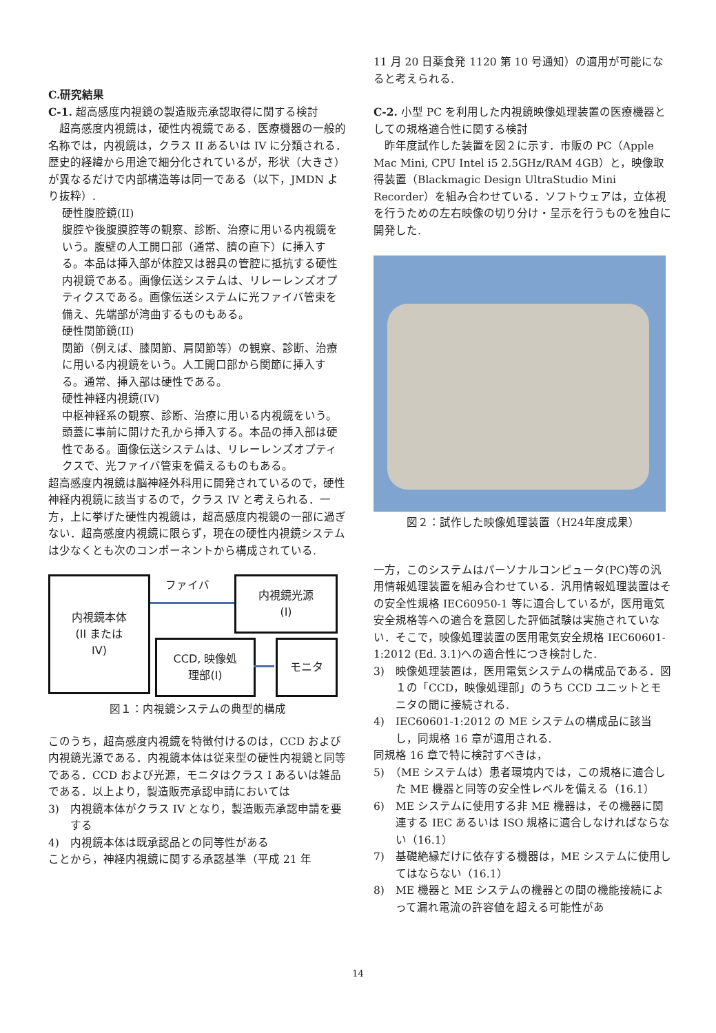C.研究結果
C-1. 超高感度内視鏡の製造販売承認取得に関する検討
超高感度内視鏡は，硬性内視鏡である．医療機器の一般的名称では，内視鏡は，クラス II あるいは IV に分類される．歴史的経緯から用途で細分化されているが，形状（大きさ）が異なるだけで内部構造等は同一である（以下，JMDN より抜粋）.
硬性腹腔鏡(II)
腹腔や後腹膜腔等の観察、診断、治療に用いる内視鏡をいう。腹壁の人工開口部（通常、臍の直下）に挿入する。本品は挿入部が体腔又は器具の管腔に抵抗する硬性内視鏡である。画像伝送システムは、リレーレンズオプティクスである。画像伝送システムに光ファイバ管束を備え、先端部が湾曲するものもある。
硬性関節鏡(II)
関節（例えば、膝関節、肩関節等）の観察、診断、治療に用いる内視鏡をいう。人工開口部から関節に挿入する。通常、挿入部は硬性である。
硬性神経内視鏡(IV)
中枢神経系の観察、診断、治療に用いる内視鏡をいう。頭蓋に事前に開けた孔から挿入する。本品の挿入部は硬性である。画像伝送システムは、リレーレンズオプティクスで、光ファイバ管束を備えるものもある。
超高感度内視鏡は脳神経外科用に開発されているので，硬性神経内視鏡に該当するので，クラス IV と考えられる．一方，上に挙げた硬性内視鏡は，超高感度内視鏡の一部に過ぎない．超高感度内視鏡に限らず，現在の硬性内視鏡システムは少なくとも次のコンポーネントから構成されている.
内視鏡本体
(II または
IV)
ファイバ
内視鏡光源
(I)
CCD, 映像処
理部(I)
モニタ
図１：内視鏡システムの典型的構成
このうち，超高感度内視鏡を特徴付けるのは，CCD および内視鏡光源である．内視鏡本体は従来型の硬性内視鏡と同等である．CCD および光源，モニタはクラス I あるいは雑品である．以上より，製造販売承認申請においては
3)　内視鏡本体がクラス IV となり，製造販売承認申請を要する
4)　内視鏡本体は既承認品との同等性がある
ことから，神経内視鏡に関する承認基準（平成 21 年
11 月 20 日薬食発 1120 第 10 号通知）の適用が可能になると考えられる.
C-2. 小型 PC を利用した内視鏡映像処理装置の医療機器としての規格適合性に関する検討
昨年度試作した装置を図２に示す．市販の PC（Apple Mac Mini, CPU Intel i5 2.5GHz/RAM 4GB）と，映像取得装置（Blackmagic Design UltraStudio Mini Recorder）を組み合わせている．ソフトウェアは，立体視を行うための左右映像の切り分け・呈示を行うものを独自に開発した.
図２：試作した映像処理装置（H24年度成果）
一方，このシステムはパーソナルコンピュータ(PC)等の汎用情報処理装置を組み合わせている．汎用情報処理装置はその安全性規格 IEC60950-1 等に適合しているが，医用電気安全規格等への適合を意図した評価試験は実施されていない．そこで，映像処理装置の医用電気安全規格 IEC60601-1:2012 (Ed. 3.1)への適合性につき検討した.
3)　映像処理装置は，医用電気システムの構成品である．図１の「CCD，映像処理部」のうち CCD ユニットとモニタの間に接続される.
4)　IEC60601-1:2012 の ME システムの構成品に該当し，同規格 16 章が適用される.
同規格 16 章で特に検討すべきは，
5)　（ME システムは）患者環境内では，この規格に適合した ME 機器と同等の安全性レベルを備える（16.1）
6)　ME システムに使用する非 ME 機器は，その機器に関連する IEC あるいは ISO 規格に適合しなければならない（16.1）
7)　基礎絶縁だけに依存する機器は，ME システムに使用してはならない（16.1）
8)　ME 機器と ME システムの機器との間の機能接続によって漏れ電流の許容値を超える可能性があ
14